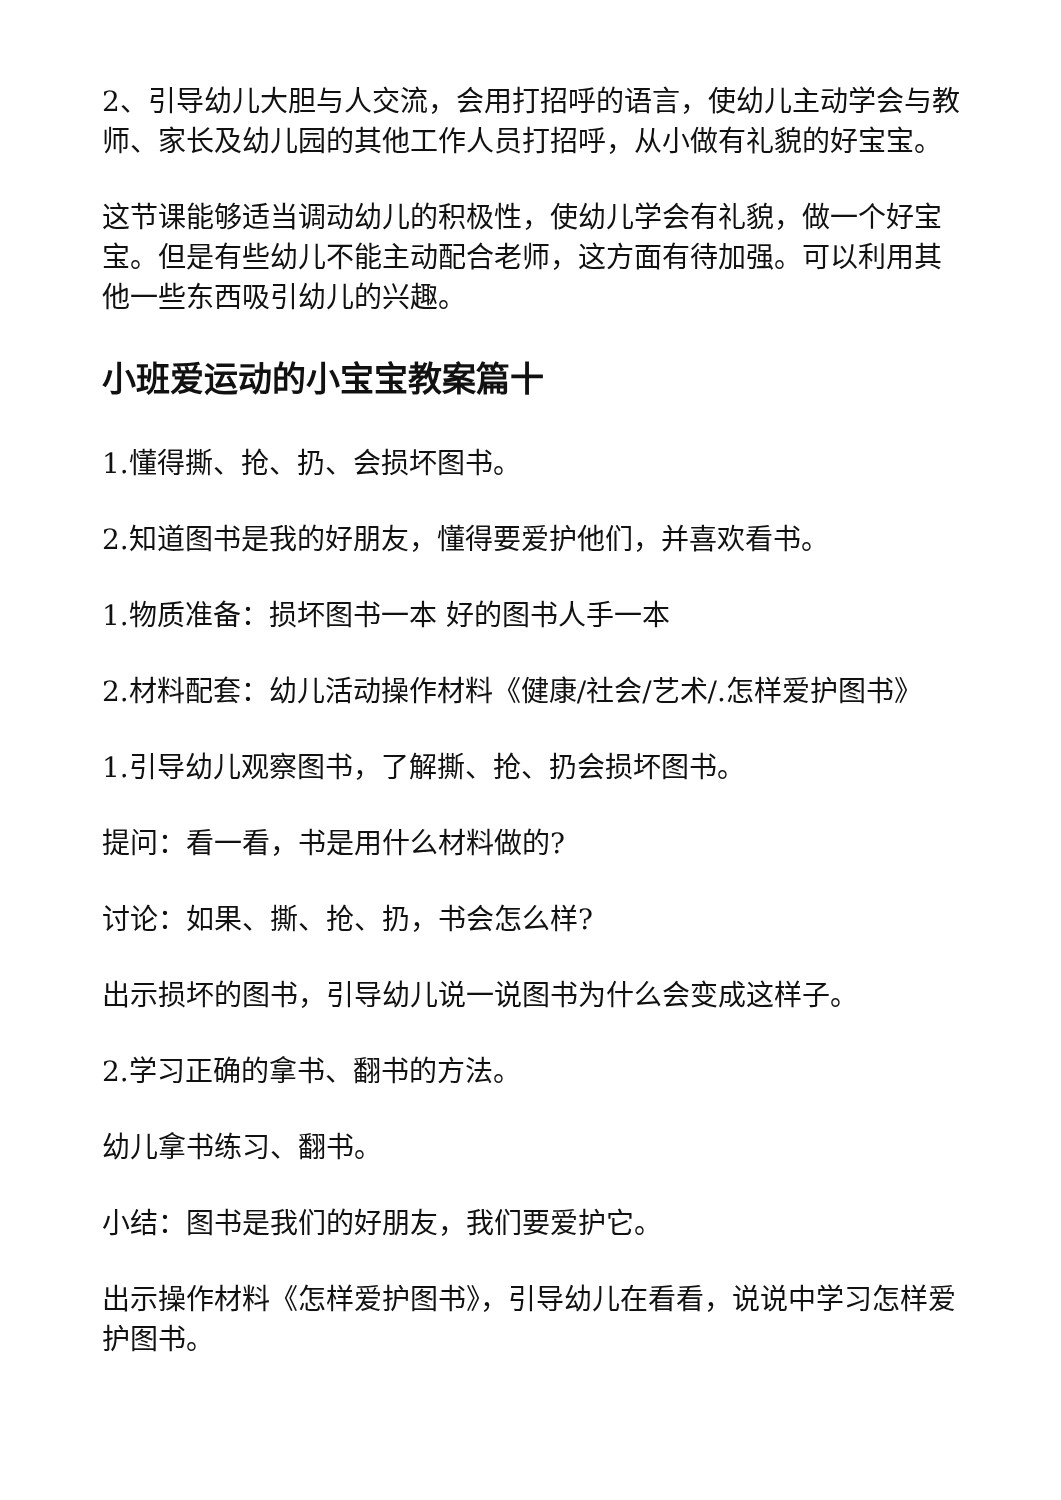2、引导幼儿大胆与人交流，会用打招呼的语言，使幼儿主动学会与教师、家长及幼儿园的其他工作人员打招呼，从小做有礼貌的好宝宝。
这节课能够适当调动幼儿的积极性，使幼儿学会有礼貌，做一个好宝宝。但是有些幼儿不能主动配合老师，这方面有待加强。可以利用其他一些东西吸引幼儿的兴趣。
小班爱运动的小宝宝教案篇十
1.懂得撕、抢、扔、会损坏图书。
2.知道图书是我的好朋友，懂得要爱护他们，并喜欢看书。
1.物质准备：损坏图书一本 好的图书人手一本
2.材料配套：幼儿活动操作材料《健康/社会/艺术/.怎样爱护图书》
1.引导幼儿观察图书，了解撕、抢、扔会损坏图书。
提问：看一看，书是用什么材料做的?
讨论：如果、撕、抢、扔，书会怎么样?
出示损坏的图书，引导幼儿说一说图书为什么会变成这样子。
2.学习正确的拿书、翻书的方法。
幼儿拿书练习、翻书。
小结：图书是我们的好朋友，我们要爱护它。
出示操作材料《怎样爱护图书》，引导幼儿在看看，说说中学习怎样爱护图书。